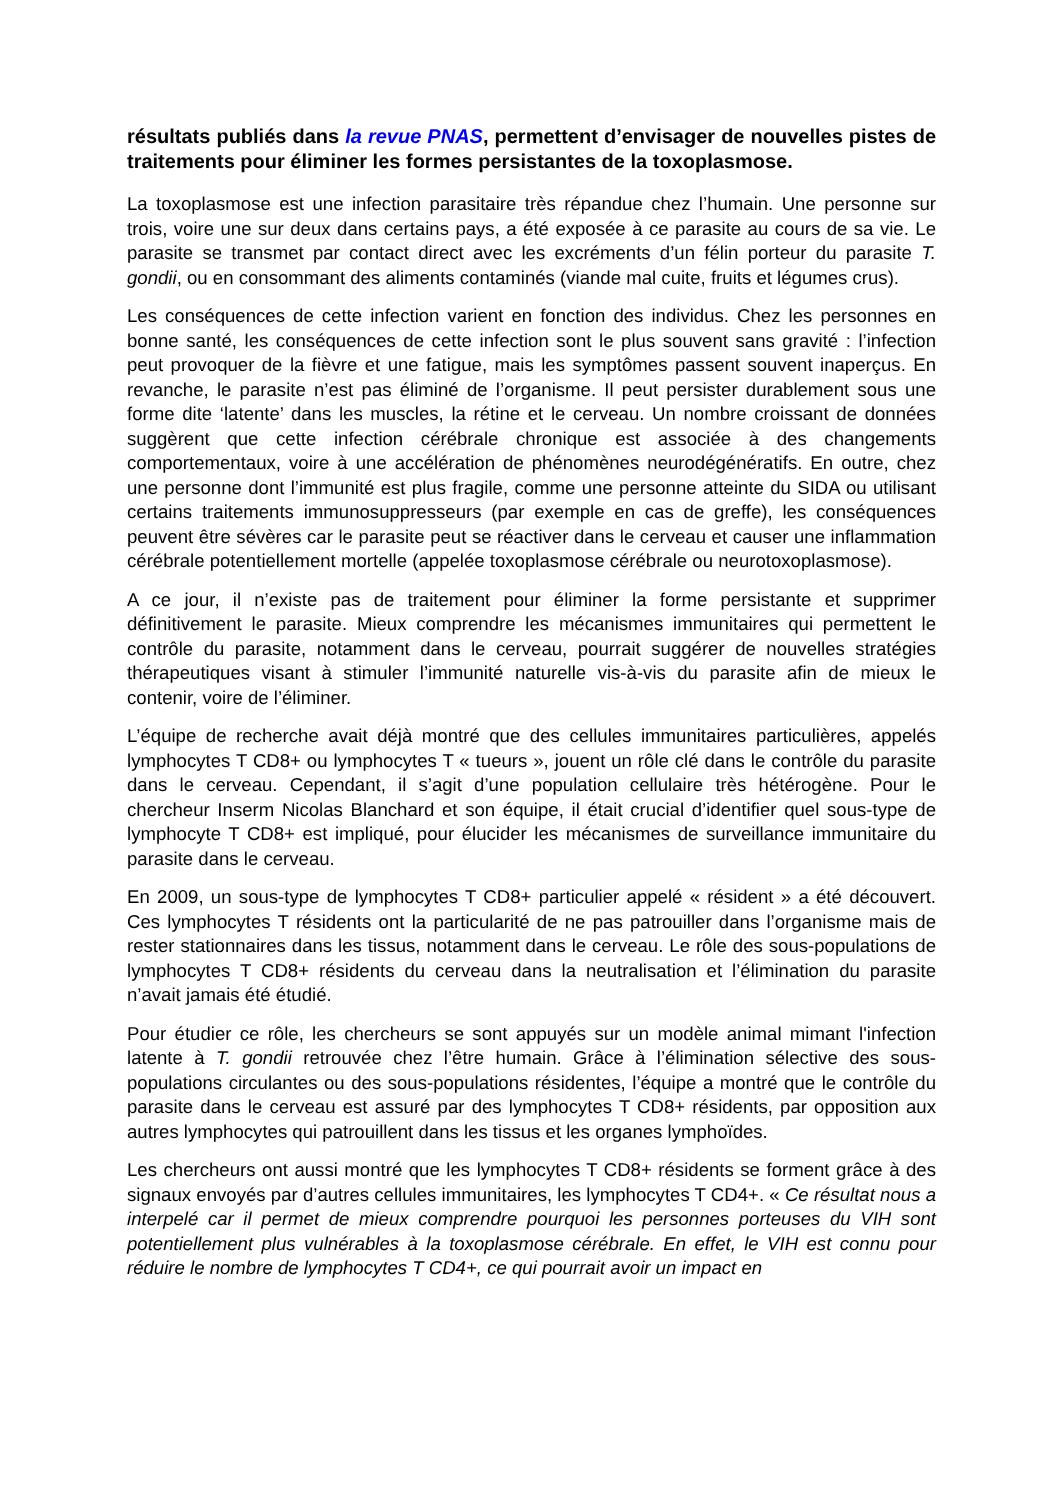résultats publiés dans la revue PNAS, permettent d’envisager de nouvelles pistes de traitements pour éliminer les formes persistantes de la toxoplasmose.
La toxoplasmose est une infection parasitaire très répandue chez l’humain. Une personne sur trois, voire une sur deux dans certains pays, a été exposée à ce parasite au cours de sa vie. Le parasite se transmet par contact direct avec les excréments d’un félin porteur du parasite T. gondii, ou en consommant des aliments contaminés (viande mal cuite, fruits et légumes crus).
Les conséquences de cette infection varient en fonction des individus. Chez les personnes en bonne santé, les conséquences de cette infection sont le plus souvent sans gravité : l’infection peut provoquer de la fièvre et une fatigue, mais les symptômes passent souvent inaperçus. En revanche, le parasite n’est pas éliminé de l’organisme. Il peut persister durablement sous une forme dite ‘latente’ dans les muscles, la rétine et le cerveau. Un nombre croissant de données suggèrent que cette infection cérébrale chronique est associée à des changements comportementaux, voire à une accélération de phénomènes neurodégénératifs. En outre, chez une personne dont l’immunité est plus fragile, comme une personne atteinte du SIDA ou utilisant certains traitements immunosuppresseurs (par exemple en cas de greffe), les conséquences peuvent être sévères car le parasite peut se réactiver dans le cerveau et causer une inflammation cérébrale potentiellement mortelle (appelée toxoplasmose cérébrale ou neurotoxoplasmose).
A ce jour, il n’existe pas de traitement pour éliminer la forme persistante et supprimer définitivement le parasite. Mieux comprendre les mécanismes immunitaires qui permettent le contrôle du parasite, notamment dans le cerveau, pourrait suggérer de nouvelles stratégies thérapeutiques visant à stimuler l’immunité naturelle vis-à-vis du parasite afin de mieux le contenir, voire de l’éliminer.
L’équipe de recherche avait déjà montré que des cellules immunitaires particulières, appelés lymphocytes T CD8+ ou lymphocytes T « tueurs », jouent un rôle clé dans le contrôle du parasite dans le cerveau. Cependant, il s’agit d’une population cellulaire très hétérogène. Pour le chercheur Inserm Nicolas Blanchard et son équipe, il était crucial d’identifier quel sous-type de lymphocyte T CD8+ est impliqué, pour élucider les mécanismes de surveillance immunitaire du parasite dans le cerveau.
En 2009, un sous-type de lymphocytes T CD8+ particulier appelé « résident » a été découvert. Ces lymphocytes T résidents ont la particularité de ne pas patrouiller dans l’organisme mais de rester stationnaires dans les tissus, notamment dans le cerveau. Le rôle des sous-populations de lymphocytes T CD8+ résidents du cerveau dans la neutralisation et l’élimination du parasite n’avait jamais été étudié.
Pour étudier ce rôle, les chercheurs se sont appuyés sur un modèle animal mimant l'infection latente à T. gondii retrouvée chez l’être humain. Grâce à l’élimination sélective des sous-populations circulantes ou des sous-populations résidentes, l’équipe a montré que le contrôle du parasite dans le cerveau est assuré par des lymphocytes T CD8+ résidents, par opposition aux autres lymphocytes qui patrouillent dans les tissus et les organes lymphoïdes.
Les chercheurs ont aussi montré que les lymphocytes T CD8+ résidents se forment grâce à des signaux envoyés par d’autres cellules immunitaires, les lymphocytes T CD4+. « Ce résultat nous a interpelé car il permet de mieux comprendre pourquoi les personnes porteuses du VIH sont potentiellement plus vulnérables à la toxoplasmose cérébrale. En effet, le VIH est connu pour réduire le nombre de lymphocytes T CD4+, ce qui pourrait avoir un impact en